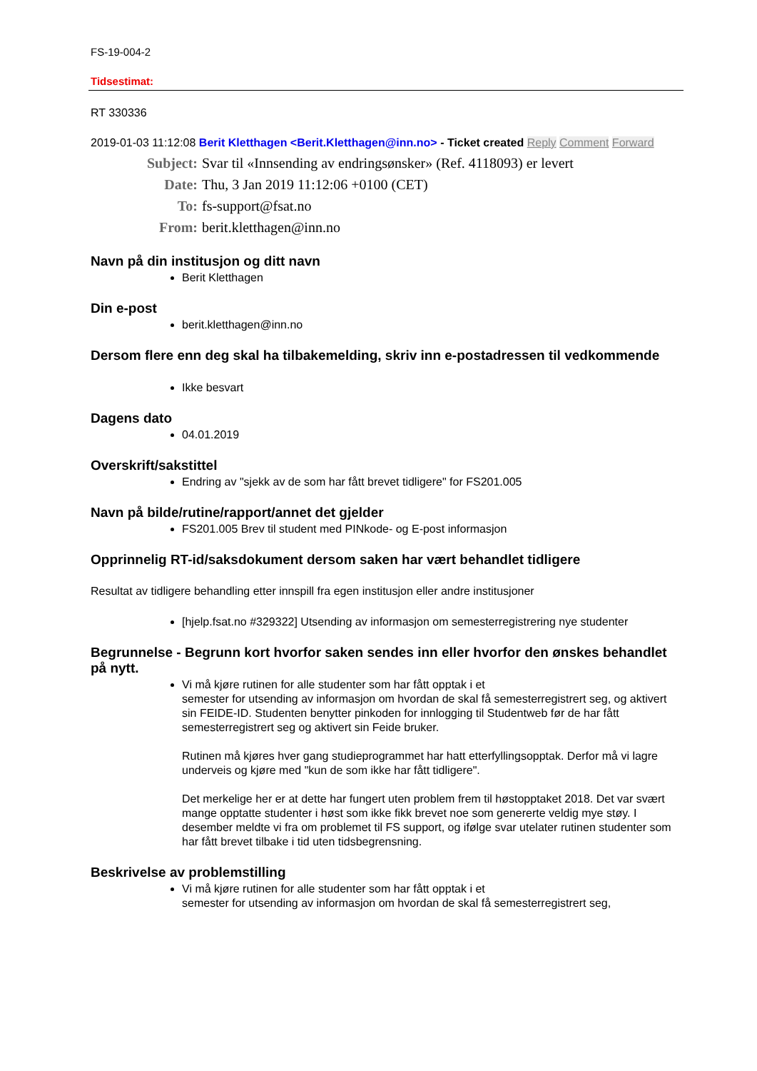FS-19-004-2
Tidsestimat:
RT 330336
2019-01-03 11:12:08 Berit Kletthagen <Berit.Kletthagen@inn.no> - Ticket created Reply Comment Forward
Subject: Svar til «Innsending av endringsønsker» (Ref. 4118093) er levert
Date: Thu, 3 Jan 2019 11:12:06 +0100 (CET)
To: fs-support@fsat.no
From: berit.kletthagen@inn.no
Navn på din institusjon og ditt navn
Berit Kletthagen
Din e-post
berit.kletthagen@inn.no
Dersom flere enn deg skal ha tilbakemelding, skriv inn e-postadressen til vedkommende
Ikke besvart
Dagens dato
04.01.2019
Overskrift/sakstittel
Endring av "sjekk av de som har fått brevet tidligere" for FS201.005
Navn på bilde/rutine/rapport/annet det gjelder
FS201.005 Brev til student med PINkode- og E-post informasjon
Opprinnelig RT-id/saksdokument dersom saken har vært behandlet tidligere
Resultat av tidligere behandling etter innspill fra egen institusjon eller andre institusjoner
[hjelp.fsat.no #329322] Utsending av informasjon om semesterregistrering nye studenter
Begrunnelse - Begrunn kort hvorfor saken sendes inn eller hvorfor den ønskes behandlet på nytt.
Vi må kjøre rutinen for alle studenter som har fått opptak i et
semester for utsending av informasjon om hvordan de skal få semesterregistrert seg, og aktivert sin FEIDE-ID. Studenten benytter pinkoden for innlogging til Studentweb før de har fått semesterregistrert seg og aktivert sin Feide bruker.
Rutinen må kjøres hver gang studieprogrammet har hatt etterfyllingsopptak. Derfor må vi lagre underveis og kjøre med "kun de som ikke har fått tidligere".
Det merkelige her er at dette har fungert uten problem frem til høstopptaket 2018. Det var svært mange opptatte studenter i høst som ikke fikk brevet noe som genererte veldig mye støy. I desember meldte vi fra om problemet til FS support, og ifølge svar utelater rutinen studenter som har fått brevet tilbake i tid uten tidsbegrensning.
Beskrivelse av problemstilling
Vi må kjøre rutinen for alle studenter som har fått opptak i et
semester for utsending av informasjon om hvordan de skal få semesterregistrert seg,